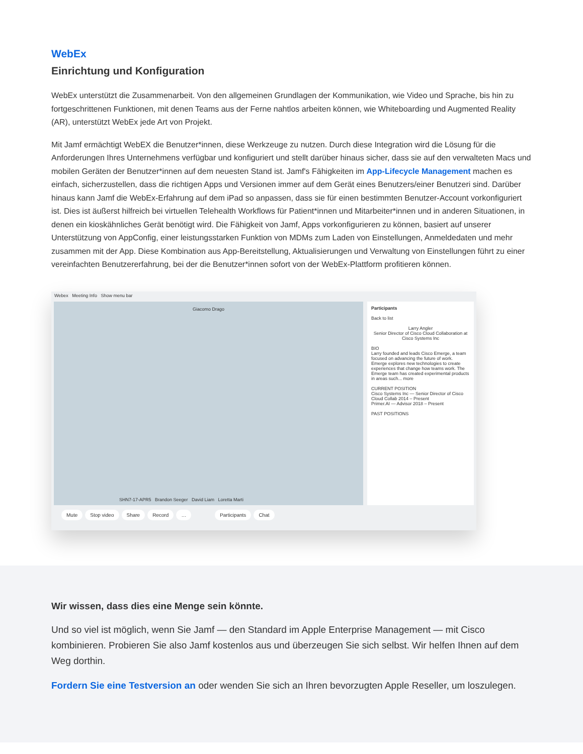WebEx
Einrichtung und Konfiguration
WebEx unterstützt die Zusammenarbeit. Von den allgemeinen Grundlagen der Kommunikation, wie Video und Sprache, bis hin zu fortgeschrittenen Funktionen, mit denen Teams aus der Ferne nahtlos arbeiten können, wie Whiteboarding und Augmented Reality (AR), unterstützt WebEx jede Art von Projekt.
Mit Jamf ermächtigt WebEX die Benutzer*innen, diese Werkzeuge zu nutzen. Durch diese Integration wird die Lösung für die Anforderungen Ihres Unternehmens verfügbar und konfiguriert und stellt darüber hinaus sicher, dass sie auf den verwalteten Macs und mobilen Geräten der Benutzer*innen auf dem neuesten Stand ist. Jamf's Fähigkeiten im App-Lifecycle Management machen es einfach, sicherzustellen, dass die richtigen Apps und Versionen immer auf dem Gerät eines Benutzers/einer Benutzeri sind. Darüber hinaus kann Jamf die WebEx-Erfahrung auf dem iPad so anpassen, dass sie für einen bestimmten Benutzer-Account vorkonfiguriert ist. Dies ist äußerst hilfreich bei virtuellen Telehealth Workflows für Patient*innen und Mitarbeiter*innen und in anderen Situationen, in denen ein kioskähnliches Gerät benötigt wird. Die Fähigkeit von Jamf, Apps vorkonfigurieren zu können, basiert auf unserer Unterstützung von AppConfig, einer leistungsstarken Funktion von MDMs zum Laden von Einstellungen, Anmeldedaten und mehr zusammen mit der App. Diese Kombination aus App-Bereitstellung, Aktualisierungen und Verwaltung von Einstellungen führt zu einer vereinfachten Benutzererfahrung, bei der die Benutzer*innen sofort von der WebEx-Plattform profitieren können.
Webex Meeting Info Show menu bar
Giacomo Drago
SHN7-17-APR5 Brandon Seeger David Liam Loretta Marti
Participants
Back to list
Larry Angler
Senior Director of Cisco Cloud Collaboration at
Cisco Systems Inc
BIO
Larry founded and leads Cisco Emerge, a team focused on advancing the future of work. Emerge explores new technologies to create experiences that change how teams work. The Emerge team has created experimental products in areas such... more
CURRENT POSITION
Cisco Systems Inc — Senior Director of Cisco Cloud Collab 2014 – Present
Primer.AI — Advisor 2018 – Present
PAST POSITIONS
Mute Stop video Share Record … Participants Chat
Wir wissen, dass dies eine Menge sein könnte.
Und so viel ist möglich, wenn Sie Jamf — den Standard im Apple Enterprise Management — mit Cisco kombinieren. Probieren Sie also Jamf kostenlos aus und überzeugen Sie sich selbst. Wir helfen Ihnen auf dem Weg dorthin.
Fordern Sie eine Testversion an oder wenden Sie sich an Ihren bevorzugten Apple Reseller, um loszulegen.